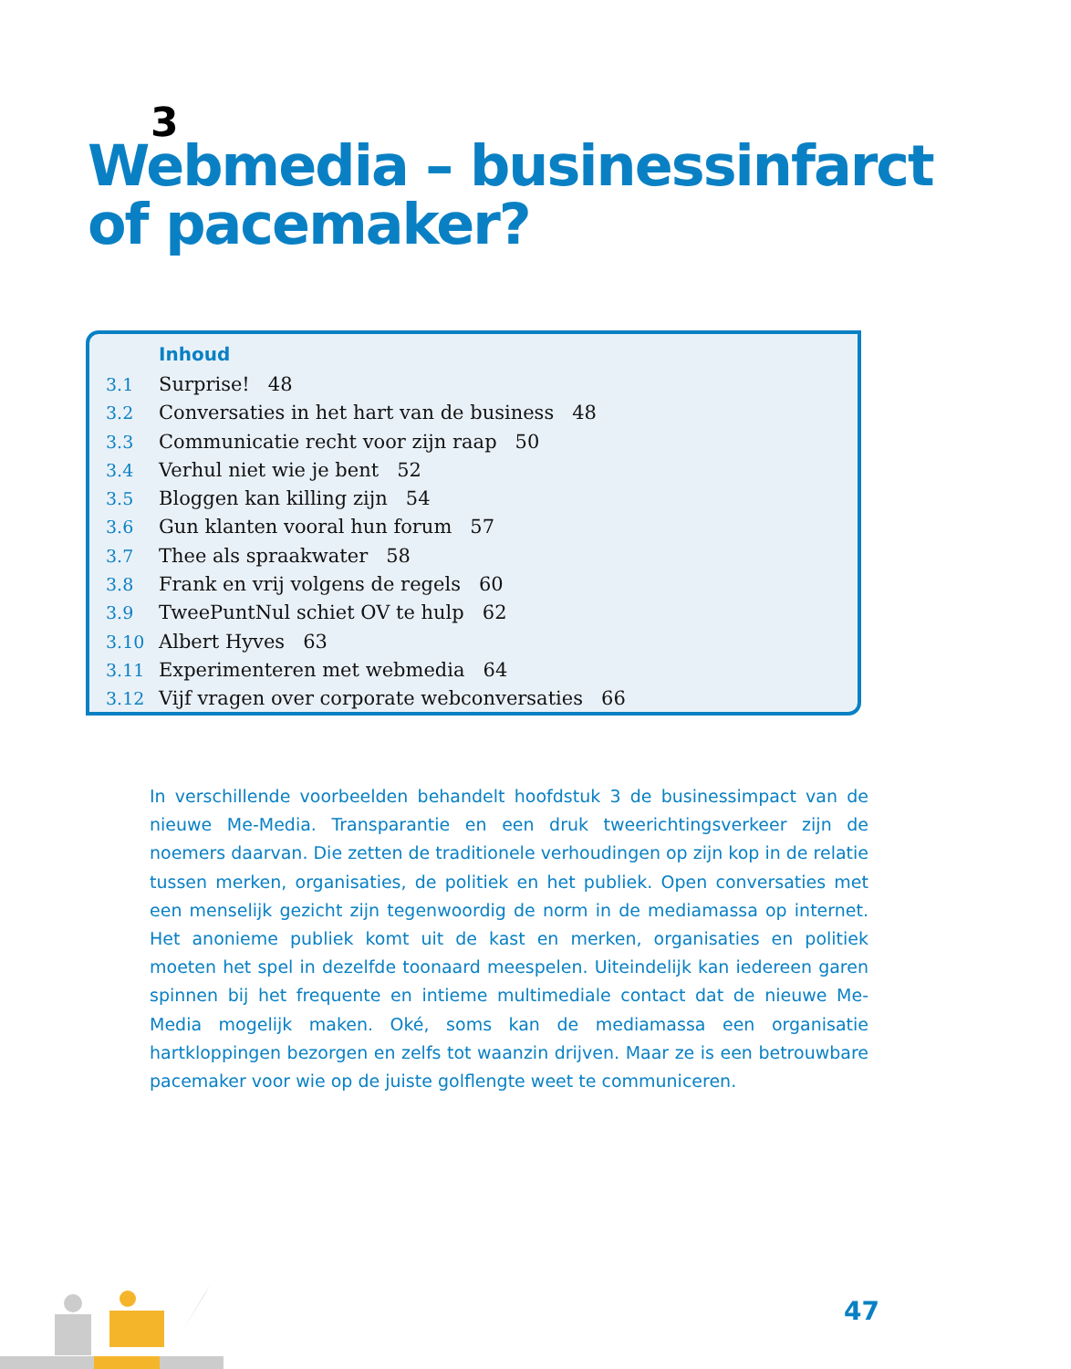3
Webmedia – businessinfarct
of pacemaker?
Inhoud
3.1 Surprise! 48
3.2 Conversaties in het hart van de business 48
3.3 Communicatie recht voor zijn raap 50
3.4 Verhul niet wie je bent 52
3.5 Bloggen kan killing zijn 54
3.6 Gun klanten vooral hun forum 57
3.7 Thee als spraakwater 58
3.8 Frank en vrij volgens de regels 60
3.9 TweePuntNul schiet OV te hulp 62
3.10 Albert Hyves 63
3.11 Experimenteren met webmedia 64
3.12 Vijf vragen over corporate webconversaties 66
In verschillende voorbeelden behandelt hoofdstuk 3 de businessimpact van de nieuwe Me-Media. Transparantie en een druk tweerichtingsverkeer zijn de noemers daarvan. Die zetten de traditionele verhoudingen op zijn kop in de relatie tussen merken, organisaties, de politiek en het publiek. Open conversaties met een menselijk gezicht zijn tegenwoordig de norm in de mediamassa op internet. Het anonieme publiek komt uit de kast en merken, organisaties en politiek moeten het spel in dezelfde toonaard meespelen. Uiteindelijk kan iedereen garen spinnen bij het frequente en intieme multimediale contact dat de nieuwe Me-Media mogelijk maken. Oké, soms kan de mediamassa een organisatie hartkloppingen bezorgen en zelfs tot waanzin drijven. Maar ze is een betrouwbare pacemaker voor wie op de juiste golflengte weet te communiceren.
47